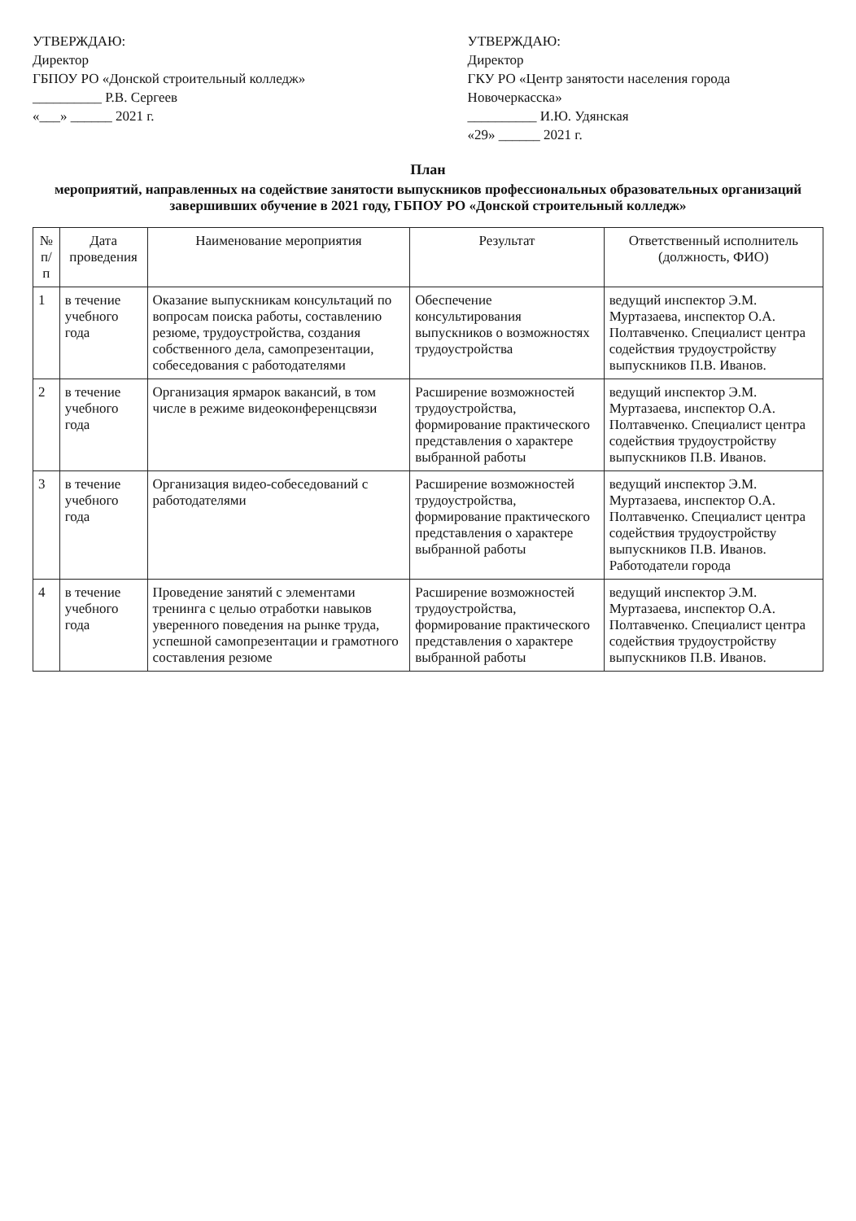УТВЕРЖДАЮ:
Директор
ГБПОУ РО «Донской строительный колледж»
__________ Р.В. Сергеев
«___» ______ 2021 г.
УТВЕРЖДАЮ:
Директор
ГКУ РО «Центр занятости населения города Новочеркасска»
__________ И.Ю. Удянская
«29» ______ 2021 г.
План
мероприятий, направленных на содействие занятости выпускников профессиональных образовательных организаций завершивших обучение в 2021 году, ГБПОУ РО «Донской строительный колледж»
| № п/п | Дата проведения | Наименование мероприятия | Результат | Ответственный исполнитель (должность, ФИО) |
| --- | --- | --- | --- | --- |
| 1 | в течение учебного года | Оказание выпускникам консультаций по вопросам поиска работы, составлению резюме, трудоустройства, создания собственного дела, самопрезентации, собеседования с работодателями | Обеспечение консультирования выпускников о возможностях трудоустройства | ведущий инспектор Э.М. Муртазаева, инспектор О.А. Полтавченко. Специалист центра содействия трудоустройству выпускников П.В. Иванов. |
| 2 | в течение учебного года | Организация ярмарок вакансий, в том числе в режиме видеоконференцсвязи | Расширение возможностей трудоустройства, формирование практического представления о характере выбранной работы | ведущий инспектор Э.М. Муртазаева, инспектор О.А. Полтавченко. Специалист центра содействия трудоустройству выпускников П.В. Иванов. |
| 3 | в течение учебного года | Организация видео-собеседований с работодателями | Расширение возможностей трудоустройства, формирование практического представления о характере выбранной работы | ведущий инспектор Э.М. Муртазаева, инспектор О.А. Полтавченко. Специалист центра содействия трудоустройству выпускников П.В. Иванов. Работодатели города |
| 4 | в течение учебного года | Проведение занятий с элементами тренинга с целью отработки навыков уверенного поведения на рынке труда, успешной самопрезентации и грамотного составления резюме | Расширение возможностей трудоустройства, формирование практического представления о характере выбранной работы | ведущий инспектор Э.М. Муртазаева, инспектор О.А. Полтавченко. Специалист центра содействия трудоустройству выпускников П.В. Иванов. |